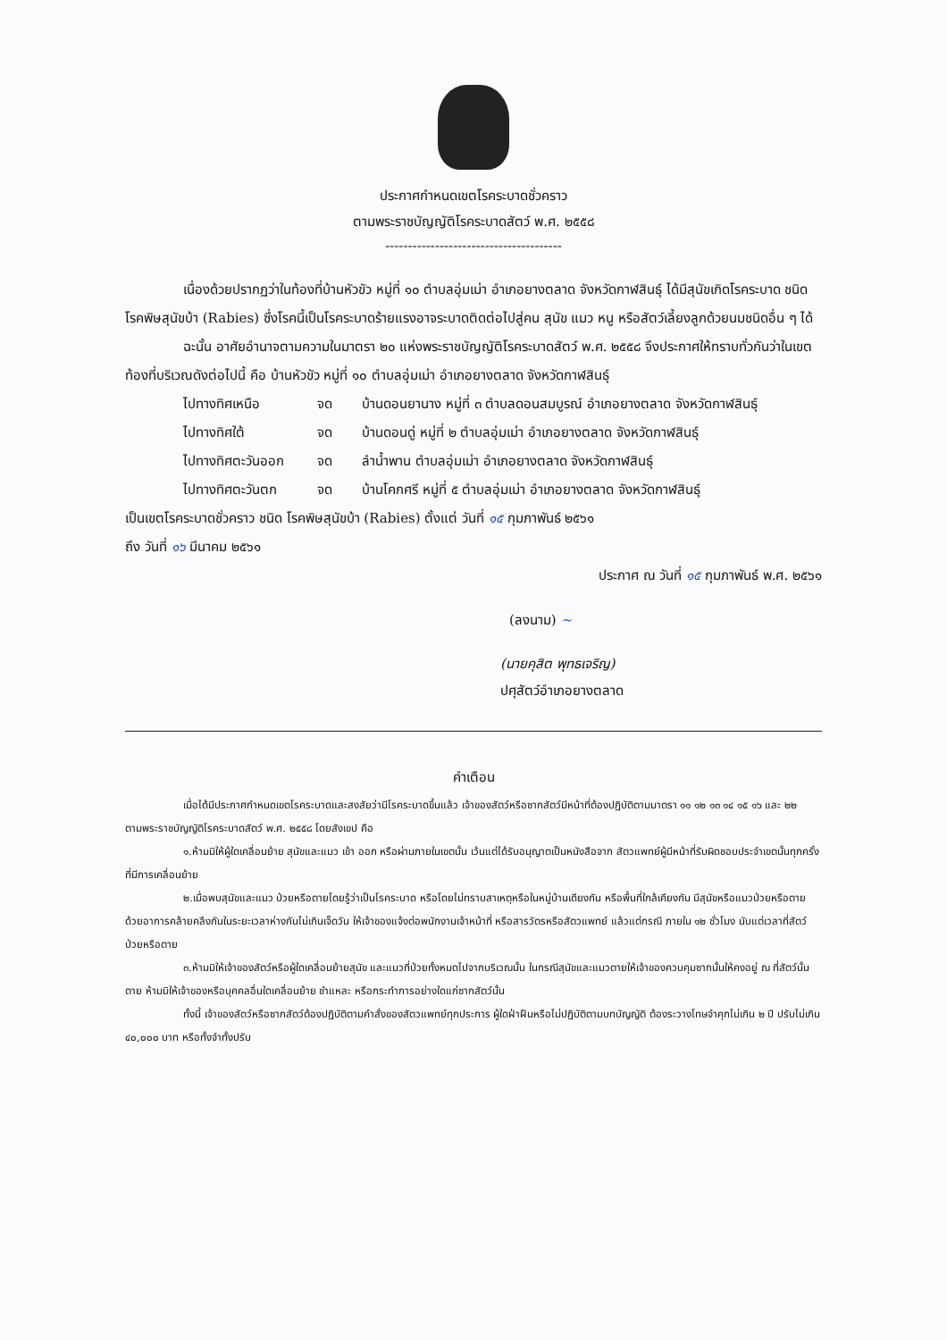ประกาศกำหนดเขตโรคระบาดชั่วคราว
ตามพระราชบัญญัติโรคระบาดสัตว์ พ.ศ. ๒๕๕๘
---------------------------------------
เนื่องด้วยปรากฏว่าในท้องที่บ้านหัวขัว หมู่ที่ ๑๐ ตำบลอุ่มเม่า อำเภอยางตลาด จังหวัดกาฬสินธุ์ ได้มีสุนัขเกิดโรคระบาด ชนิด โรคพิษสุนัขบ้า (Rabies) ซึ่งโรคนี้เป็นโรคระบาดร้ายแรงอาจระบาดติดต่อไปสู่คน สุนัข แมว หนู หรือสัตว์เลี้ยงลูกด้วยนมชนิดอื่น ๆ ได้
ฉะนั้น อาศัยอำนาจตามความในมาตรา ๒๐ แห่งพระราชบัญญัติโรคระบาดสัตว์ พ.ศ. ๒๕๕๘ จึงประกาศให้ทราบทั่วกันว่าในเขตท้องที่บริเวณดังต่อไปนี้ คือ บ้านหัวขัว หมู่ที่ ๑๐ ตำบลอุ่มเม่า อำเภอยางตลาด จังหวัดกาฬสินธุ์
ไปทางทิศเหนือ จด บ้านดอนยานาง หมู่ที่ ๓ ตำบลดอนสมบูรณ์ อำเภอยางตลาด จังหวัดกาฬสินธุ์
ไปทางทิศใต้ จด บ้านดอนดู่ หมู่ที่ ๒ ตำบลอุ่มเม่า อำเภอยางตลาด จังหวัดกาฬสินธุ์
ไปทางทิศตะวันออก จด ลำน้ำพาน ตำบลอุ่มเม่า อำเภอยางตลาด จังหวัดกาฬสินธุ์
ไปทางทิศตะวันตก จด บ้านโคกศรี หมู่ที่ ๕ ตำบลอุ่มเม่า อำเภอยางตลาด จังหวัดกาฬสินธุ์
เป็นเขตโรคระบาดชั่วคราว ชนิด โรคพิษสุนัขบ้า (Rabies) ตั้งแต่ วันที่ ๑๕ กุมภาพันธ์ ๒๕๖๑
ถึง วันที่ ๑๖ มีนาคม ๒๕๖๑
ประกาศ ณ วันที่ ๑๕ กุมภาพันธ์ พ.ศ. ๒๕๖๑
(ลงนาม) ~
(นายคุสิต พุทธเจริญ)
ปศุสัตว์อำเภอยางตลาด
คำเตือน
เมื่อได้มีประกาศกำหนดเขตโรคระบาดและสงสัยว่ามีโรคระบาดขึ้นแล้ว เจ้าของสัตว์หรือซากสัตว์มีหน้าที่ต้องปฏิบัติตามมาตรา ๑๑ ๑๒ ๑๓ ๑๔ ๑๕ ๑๖ และ ๒๒ ตามพระราชบัญญัติโรคระบาดสัตว์ พ.ศ. ๒๕๕๘ โดยสังเขป คือ
๑.ห้ามมิให้ผู้ใดเคลื่อนย้าย สุนัขและแมว เข้า ออก หรือผ่านภายในเขตนั้น เว้นแต่ได้รับอนุญาตเป็นหนังสือจาก สัตวแพทย์ผู้มีหน้าที่รับผิดชอบประจำเขตนั้นทุกครั้งที่มีการเคลื่อนย้าย
๒.เมื่อพบสุนัขและแมว ป่วยหรือตายโดยรู้ว่าเป็นโรคระบาด หรือโดยไม่ทราบสาเหตุหรือในหมู่บ้านเดียงกัน หรือพื้นที่ใกล้เคียงกัน มีสุนัขหรือแมวป่วยหรือตายด้วยอาการคล้ายคลึงกันในระยะเวลาห่างกันไม่เกินเจ็ดวัน ให้เจ้าของแจ้งต่อพนักงานเจ้าหน้าที่ หรือสารวัตรหรือสัตวแพทย์ แล้วแต่กรณี ภายใน ๑๒ ชั่วโมง นับแต่เวลาที่สัตว์ป่วยหรือตาย
๓.ห้ามมิให้เจ้าของสัตว์หรือผู้ใดเคลื่อนย้ายสุนัข และแมวที่ป่วยทั้งหมดไปจากบริเวณนั้น ในกรณีสุนัขและแมวตายให้เจ้าของควบคุมซากนั้นให้คงอยู่ ณ ที่สัตว์นั้นตาย ห้ามมิให้เจ้าของหรือบุคคลอื่นใดเคลื่อนย้าย ชำแหละ หรือกระทำการอย่างใดแก่ซากสัตว์นั้น
ทั้งนี้ เจ้าของสัตว์หรือซากสัตว์ต้องปฏิบัติตามคำสั่งของสัตวแพทย์ทุกประการ ผู้ใดฝ่าฝืนหรือไม่ปฏิบัติตามบทบัญญัติ ต้องระวางโทษจำคุกไม่เกิน ๒ ปี ปรับไม่เกิน ๔๐,๐๐๐ บาท หรือทั้งจำทั้งปรับ